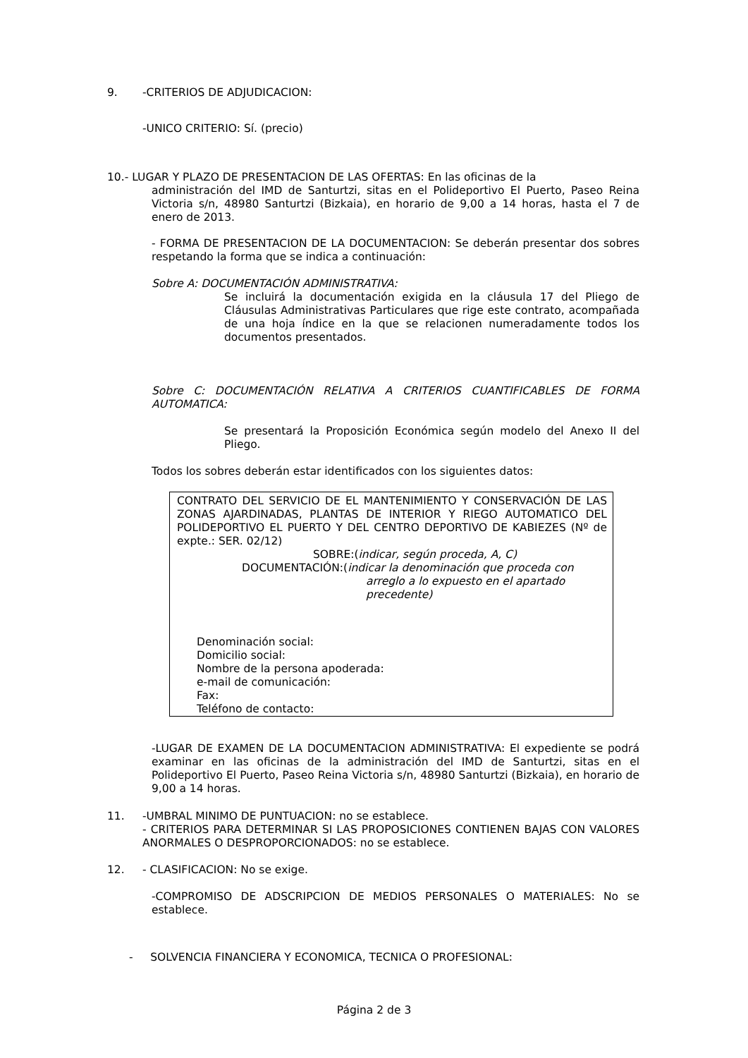9. -CRITERIOS DE ADJUDICACION:
-UNICO CRITERIO: Sí. (precio)
10.- LUGAR Y PLAZO DE PRESENTACION DE LAS OFERTAS: En las oficinas de la
administración del IMD de Santurtzi, sitas en el Polideportivo El Puerto, Paseo Reina Victoria s/n, 48980 Santurtzi (Bizkaia), en horario de 9,00 a 14 horas, hasta el 7 de enero de 2013.
- FORMA DE PRESENTACION DE LA DOCUMENTACION: Se deberán presentar dos sobres respetando la forma que se indica a continuación:
Sobre A: DOCUMENTACIÓN ADMINISTRATIVA:
Se incluirá la documentación exigida en la cláusula 17 del Pliego de Cláusulas Administrativas Particulares que rige este contrato, acompañada de una hoja índice en la que se relacionen numeradamente todos los documentos presentados.
Sobre C: DOCUMENTACIÓN RELATIVA A CRITERIOS CUANTIFICABLES DE FORMA AUTOMATICA:
Se presentará la Proposición Económica según modelo del Anexo II del Pliego.
Todos los sobres deberán estar identificados con los siguientes datos:
CONTRATO DEL SERVICIO DE EL MANTENIMIENTO Y CONSERVACIÓN DE LAS ZONAS AJARDINADAS, PLANTAS DE INTERIOR Y RIEGO AUTOMATICO DEL POLIDEPORTIVO EL PUERTO Y DEL CENTRO DEPORTIVO DE KABIEZES (Nº de expte.: SER. 02/12)
SOBRE:(indicar, según proceda, A, C)
DOCUMENTACIÓN:(indicar la denominación que proceda con
arreglo a lo expuesto en el apartado precedente)
Denominación social:
Domicilio social:
Nombre de la persona apoderada:
e-mail de comunicación:
Fax:
Teléfono de contacto:
-LUGAR DE EXAMEN DE LA DOCUMENTACION ADMINISTRATIVA: El expediente se podrá examinar en las oficinas de la administración del IMD de Santurtzi, sitas en el Polideportivo El Puerto, Paseo Reina Victoria s/n, 48980 Santurtzi (Bizkaia), en horario de 9,00 a 14 horas.
11. -UMBRAL MINIMO DE PUNTUACION: no se establece.
- CRITERIOS PARA DETERMINAR SI LAS PROPOSICIONES CONTIENEN BAJAS CON VALORES ANORMALES O DESPROPORCIONADOS: no se establece.
12. - CLASIFICACION: No se exige.
-COMPROMISO DE ADSCRIPCION DE MEDIOS PERSONALES O MATERIALES: No se establece.
- SOLVENCIA FINANCIERA Y ECONOMICA, TECNICA O PROFESIONAL:
Página 2 de 3